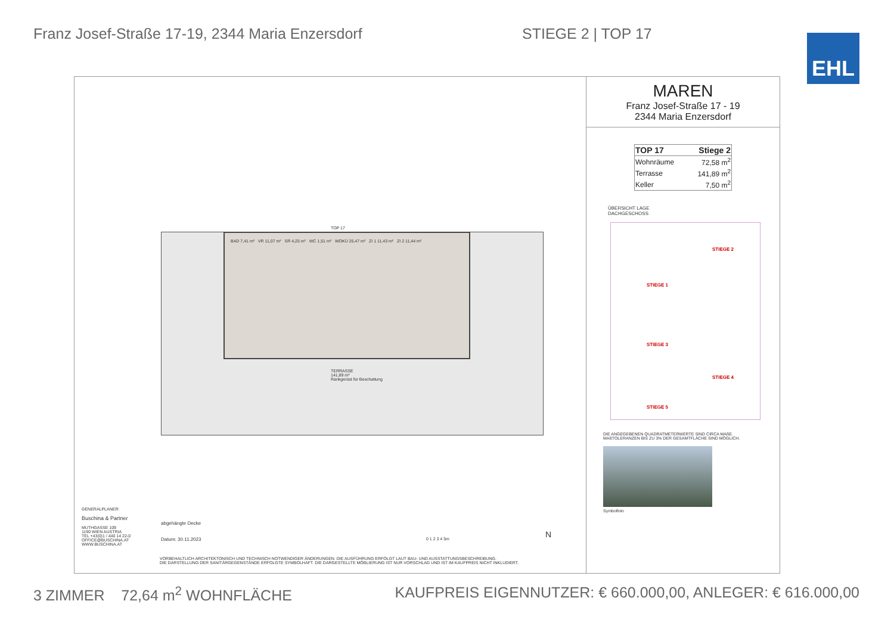Franz Josef-Straße 17-19, 2344 Maria Enzersdorf STIEGE 2 | TOP 17
EHL
BAD 7,41 m² VR 11,07 m² SR 4,25 m² WC 1,51 m² WOKÜ 25,47 m² ZI 1 11,43 m² ZI 2 11,44 m²
TERRASSE
141,89 m²
Rankgerüst für Beschattung
TOP 17
GENERALPLANER:
Buschina & Partner
MUTHGASSE 109
1190 WIEN AUSTRIA
TEL +43(0)1 / 440 14 22-0
OFFICE@BUSCHINA.AT
WWW.BUSCHINA.AT
abgehängte Decke
Datum: 30.11.2023
0 1 2 3 4 5m N
VORBEHALTLICH ARCHITEKTONISCH UND TECHNISCH NOTWENDIGER ÄNDERUNGEN. DIE AUSFÜHRUNG ERFOLGT LAUT BAU- UND AUSSTATTUNGSBESCHREIBUNG.
DIE DARSTELLUNG DER SANITÄRGEGENSTÄNDE ERFOLGTE SYMBOLHAFT. DIE DARGESTELLTE MÖBLIERUNG IST NUR VORSCHLAG UND IST IM KAUFPREIS NICHT INKLUDIERT.
MAREN
Franz Josef-Straße 17 - 19
2344 Maria Enzersdorf
| TOP 17 | Stiege 2 |
| --- | --- |
| Wohnräume | 72,58 m<sup>2</sup> |
| Terrasse | 141,89 m<sup>2</sup> |
| Keller | 7,50 m<sup>2</sup> |
ÜBERSICHT LAGE
DACHGESCHOSS
STIEGE 2
STIEGE 1
STIEGE 3
STIEGE 4
STIEGE 5
DIE ANGEGEBENEN QUADRATMETERWERTE SIND CIRCA MAßE.
MAßTOLERANZEN BIS ZU 3% DER GESAMTFLÄCHE SIND MÖGLICH.
Symbolfoto
3 ZIMMER 72,64 m<sup>2</sup> WOHNFLÄCHE
KAUFPREIS EIGENNUTZER: € 660.000,00, ANLEGER: € 616.000,00